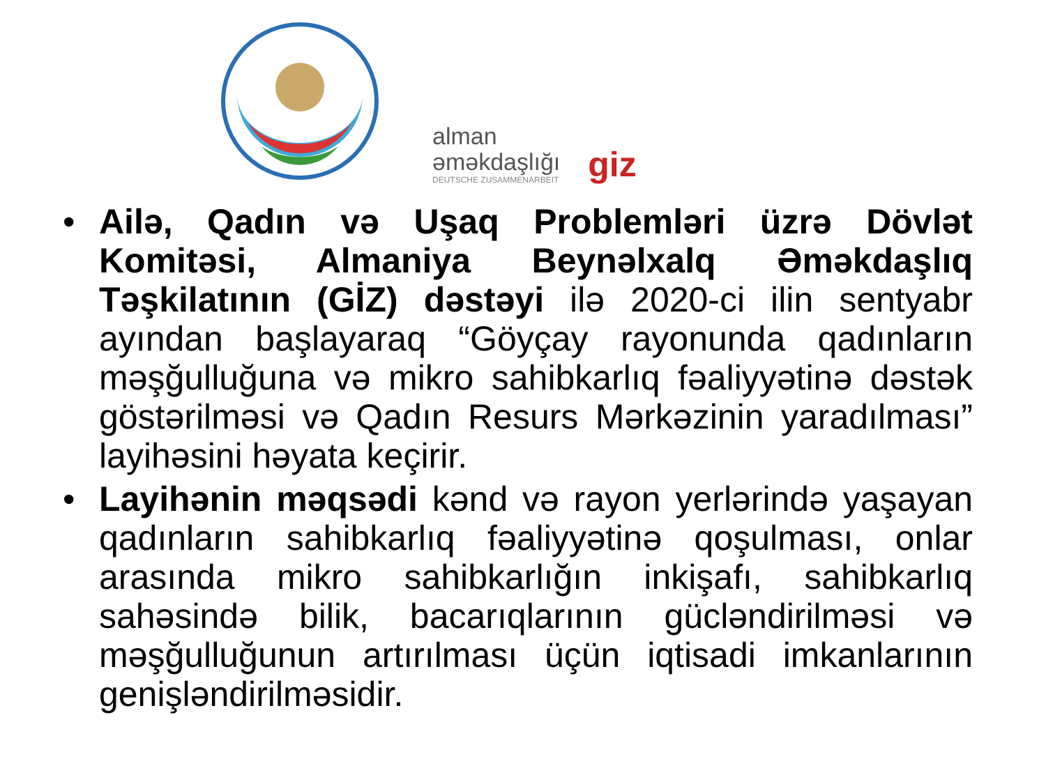alman
əməkdaşlığı
DEUTSCHE ZUSAMMENARBEIT
giz
• Ailə, Qadın və Uşaq Problemləri üzrə Dövlət Komitəsi, Almaniya Beynəlxalq Əməkdaşlıq Təşkilatının (GİZ) dəstəyi ilə 2020-ci ilin sentyabr ayından başlayaraq “Göyçay rayonunda qadınların məşğulluğuna və mikro sahibkarlıq fəaliyyətinə dəstək göstərilməsi və Qadın Resurs Mərkəzinin yaradılması” layihəsini həyata keçirir.
• Layihənin məqsədi kənd və rayon yerlərində yaşayan qadınların sahibkarlıq fəaliyyətinə qoşulması, onlar arasında mikro sahibkarlığın inkişafı, sahibkarlıq sahəsində bilik, bacarıqlarının gücləndirilməsi və məşğulluğunun artırılması üçün iqtisadi imkanlarının genişləndirilməsidir.